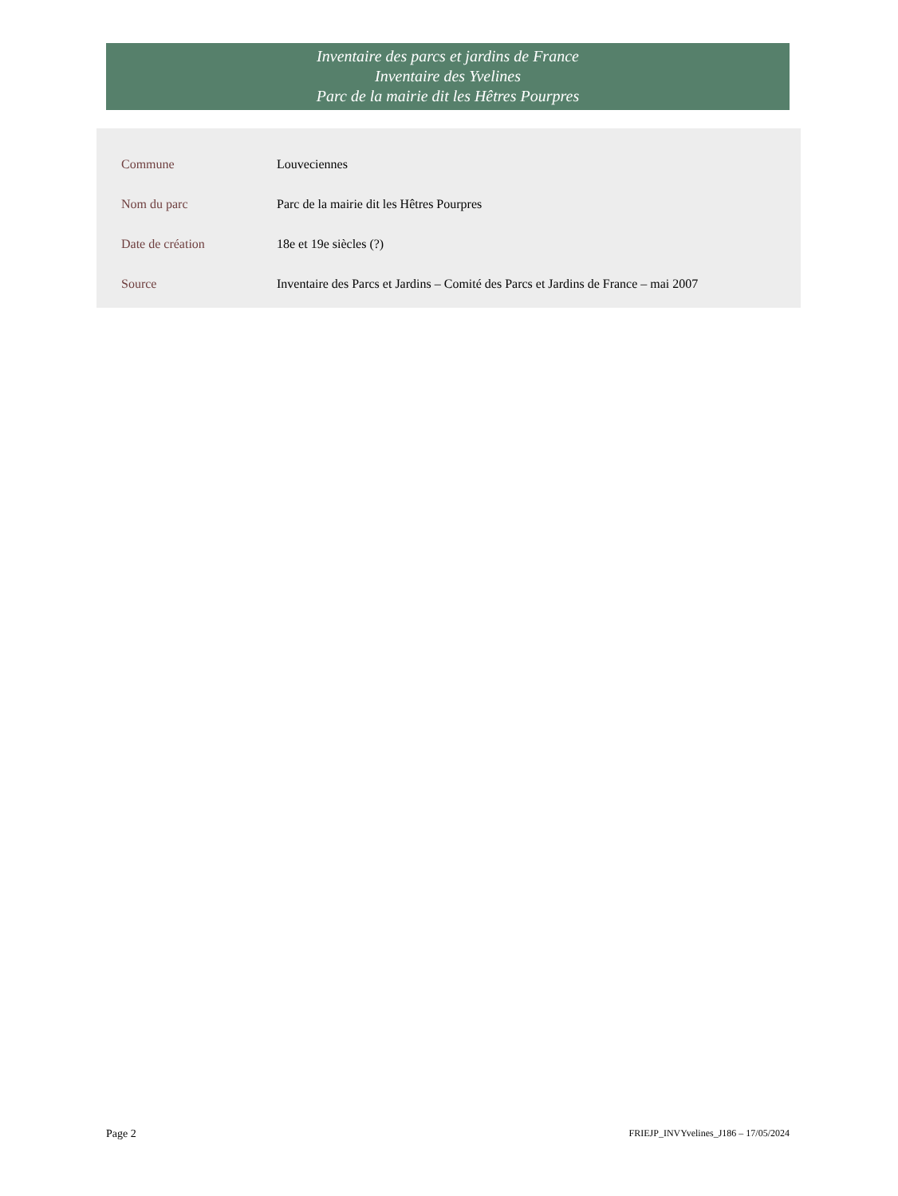Inventaire des parcs et jardins de France
Inventaire des Yvelines
Parc de la mairie dit les Hêtres Pourpres
| Commune | Louveciennes |
| Nom du parc | Parc de la mairie dit les Hêtres Pourpres |
| Date de création | 18e et 19e siècles (?) |
| Source | Inventaire des Parcs et Jardins – Comité des Parcs et Jardins de France – mai 2007 |
Page 2 FRIEJP_INVYvelines_J186 – 17/05/2024